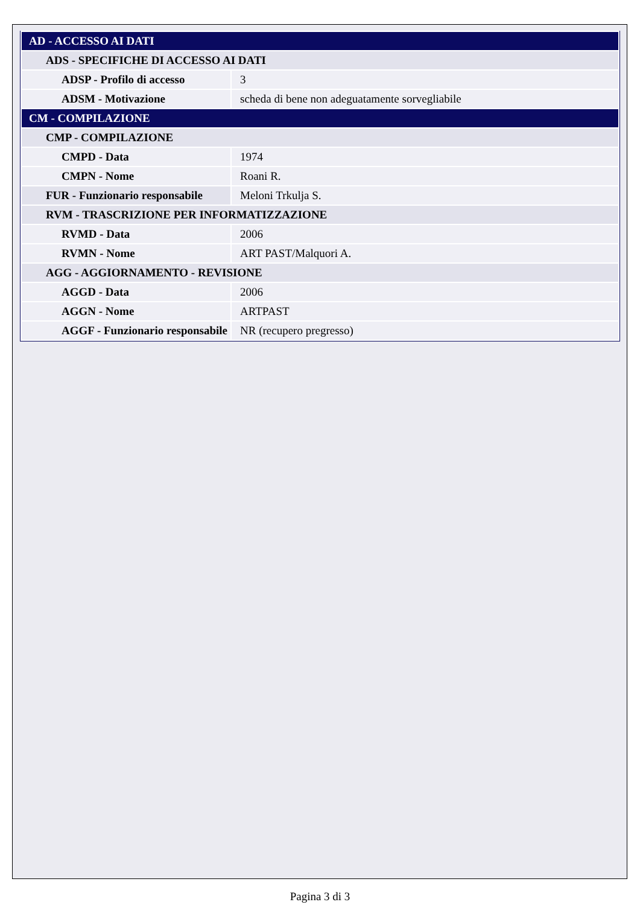| AD - ACCESSO AI DATI | |
| ADS - SPECIFICHE DI ACCESSO AI DATI | |
| ADSP - Profilo di accesso | 3 |
| ADSM - Motivazione | scheda di bene non adeguatamente sorvegliabile |
| CM - COMPILAZIONE | |
| CMP - COMPILAZIONE | |
| CMPD - Data | 1974 |
| CMPN - Nome | Roani R. |
| FUR - Funzionario responsabile | Meloni Trkulja S. |
| RVM - TRASCRIZIONE PER INFORMATIZZAZIONE | |
| RVMD - Data | 2006 |
| RVMN - Nome | ART PAST/Malquori A. |
| AGG - AGGIORNAMENTO - REVISIONE | |
| AGGD - Data | 2006 |
| AGGN - Nome | ARTPAST |
| AGGF - Funzionario responsabile | NR (recupero pregresso) |
Pagina 3 di 3